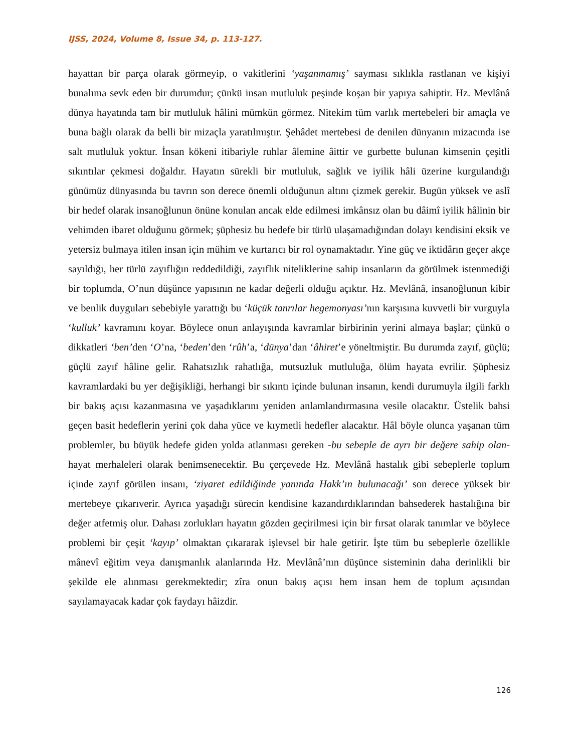IJSS, 2024, Volume 8, Issue 34, p. 113-127.
hayattan bir parça olarak görmeyip, o vakitlerini ‘yaşanmamış’ sayması sıklıkla rastlanan ve kişiyi bunalıma sevk eden bir durumdur; çünkü insan mutluluk peşinde koşan bir yapıya sahiptir. Hz. Mevlânâ dünya hayatında tam bir mutluluk hâlini mümkün görmez. Nitekim tüm varlık mertebeleri bir amaçla ve buna bağlı olarak da belli bir mizaçla yaratılmıştır. Şehâdet mertebesi de denilen dünyanın mizacında ise salt mutluluk yoktur. İnsan kökeni itibariyle ruhlar âlemine âittir ve gurbette bulunan kimsenin çeşitli sıkıntılar çekmesi doğaldır. Hayatın sürekli bir mutluluk, sağlık ve iyilik hâli üzerine kurgulandığı günümüz dünyasında bu tavrın son derece önemli olduğunun altını çizmek gerekir. Bugün yüksek ve aslî bir hedef olarak insanoğlunun önüne konulan ancak elde edilmesi imkânsız olan bu dâimî iyilik hâlinin bir vehimden ibaret olduğunu görmek; şüphesiz bu hedefe bir türlü ulaşamadığından dolayı kendisini eksik ve yetersiz bulmaya itilen insan için mühim ve kurtarıcı bir rol oynamaktadır. Yine güç ve iktidârın geçer akçe sayıldığı, her türlü zayıflığın reddedildiği, zayıflık niteliklerine sahip insanların da görülmek istenmediği bir toplumda, O’nun düşünce yapısının ne kadar değerli olduğu açıktır. Hz. Mevlânâ, insanoğlunun kibir ve benlik duyguları sebebiyle yarattığı bu ‘küçük tanrılar hegemonyası’nın karşısına kuvvetli bir vurguyla ‘kulluk’ kavramını koyar. Böylece onun anlayışında kavramlar birbirinin yerini almaya başlar; çünkü o dikkatleri ‘ben’den ‘O’na, ‘beden’den ‘rûh’a, ‘dünya’dan ‘âhiret’e yöneltmiştir. Bu durumda zayıf, güçlü; güçlü zayıf hâline gelir. Rahatsızlık rahatlığa, mutsuzluk mutluluğa, ölüm hayata evrilir. Şüphesiz kavramlardaki bu yer değişikliği, herhangi bir sıkıntı içinde bulunan insanın, kendi durumuyla ilgili farklı bir bakış açısı kazanmasına ve yaşadıklarını yeniden anlamlandırmasına vesile olacaktır. Üstelik bahsi geçen basit hedeflerin yerini çok daha yüce ve kıymetli hedefler alacaktır. Hâl böyle olunca yaşanan tüm problemler, bu büyük hedefe giden yolda atlanması gereken -bu sebeple de ayrı bir değere sahip olan- hayat merhaleleri olarak benimsenecektir. Bu çerçevede Hz. Mevlânâ hastalık gibi sebeplerle toplum içinde zayıf görülen insanı, ‘ziyaret edildiğinde yanında Hakk’ın bulunacağı’ son derece yüksek bir mertebeye çıkarıverir. Ayrıca yaşadığı sürecin kendisine kazandırdıklarından bahsederek hastalığına bir değer atfetmiş olur. Dahası zorlukları hayatın gözden geçirilmesi için bir fırsat olarak tanımlar ve böylece problemi bir çeşit ‘kayıp’ olmaktan çıkararak işlevsel bir hale getirir. İşte tüm bu sebeplerle özellikle mânevî eğitim veya danışmanlık alanlarında Hz. Mevlânâ’nın düşünce sisteminin daha derinlikli bir şekilde ele alınması gerekmektedir; zîra onun bakış açısı hem insan hem de toplum açısından sayılamayacak kadar çok faydayı hâizdir.
126